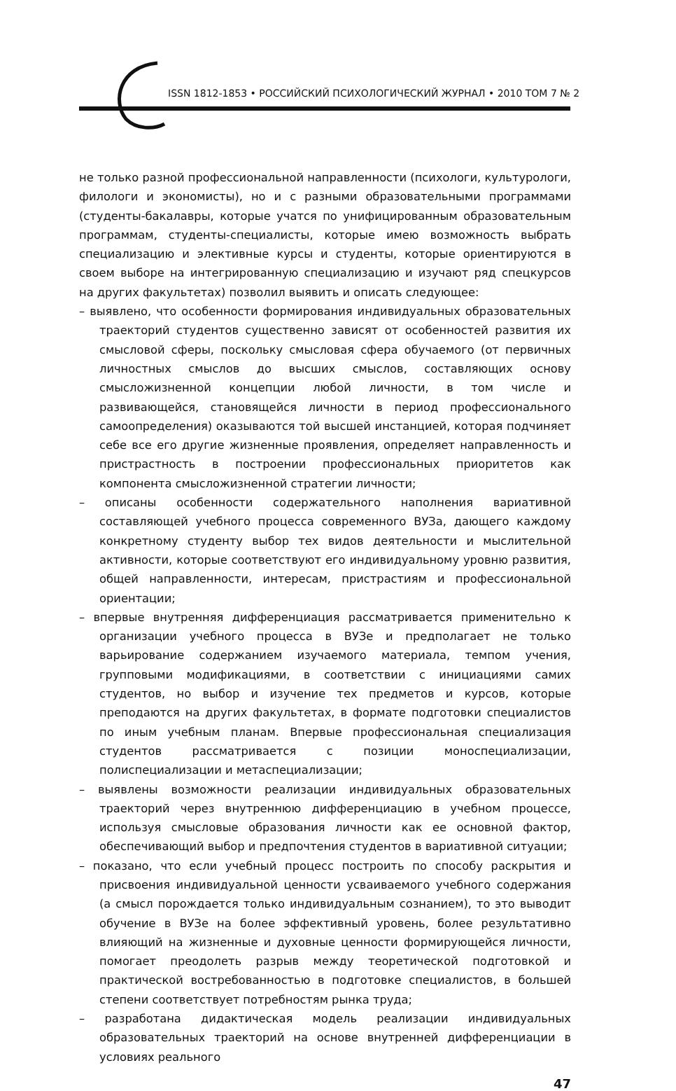ISSN 1812-1853 • РОССИЙСКИЙ ПСИХОЛОГИЧЕСКИЙ ЖУРНАЛ • 2010 ТОМ 7 № 2
не только разной профессиональной направленности (психологи, культурологи, филологи и экономисты), но и с разными образовательными программами (студенты-бакалавры, которые учатся по унифицированным образовательным программам, студенты-специалисты, которые имею возможность выбрать специализацию и элективные курсы и студенты, которые ориентируются в своем выборе на интегрированную специализацию и изучают ряд спецкурсов на других факультетах) позволил выявить и описать следующее:
– выявлено, что особенности формирования индивидуальных образовательных траекторий студентов существенно зависят от особенностей развития их смысловой сферы, поскольку смысловая сфера обучаемого (от первичных личностных смыслов до высших смыслов, составляющих основу смысложизненной концепции любой личности, в том числе и развивающейся, становящейся личности в период профессионального самоопределения) оказываются той высшей инстанцией, которая подчиняет себе все его другие жизненные проявления, определяет направленность и пристрастность в построении профессиональных приоритетов как компонента смысложизненной стратегии личности;
– описаны особенности содержательного наполнения вариативной составляющей учебного процесса современного ВУЗа, дающего каждому конкретному студенту выбор тех видов деятельности и мыслительной активности, которые соответствуют его индивидуальному уровню развития, общей направленности, интересам, пристрастиям и профессиональной ориентации;
– впервые внутренняя дифференциация рассматривается применительно к организации учебного процесса в ВУЗе и предполагает не только варьирование содержанием изучаемого материала, темпом учения, групповыми модификациями, в соответствии с инициациями самих студентов, но выбор и изучение тех предметов и курсов, которые преподаются на других факультетах, в формате подготовки специалистов по иным учебным планам. Впервые профессиональная специализация студентов рассматривается с позиции моноспециализации, полиспециализации и метаспециализации;
– выявлены возможности реализации индивидуальных образовательных траекторий через внутреннюю дифференциацию в учебном процессе, используя смысловые образования личности как ее основной фактор, обеспечивающий выбор и предпочтения студентов в вариативной ситуации;
– показано, что если учебный процесс построить по способу раскрытия и присвоения индивидуальной ценности усваиваемого учебного содержания (а смысл порождается только индивидуальным сознанием), то это выводит обучение в ВУЗе на более эффективный уровень, более результативно влияющий на жизненные и духовные ценности формирующейся личности, помогает преодолеть разрыв между теоретической подготовкой и практической востребованностью в подготовке специалистов, в большей степени соответствует потребностям рынка труда;
– разработана дидактическая модель реализации индивидуальных образовательных траекторий на основе внутренней дифференциации в условиях реального
47